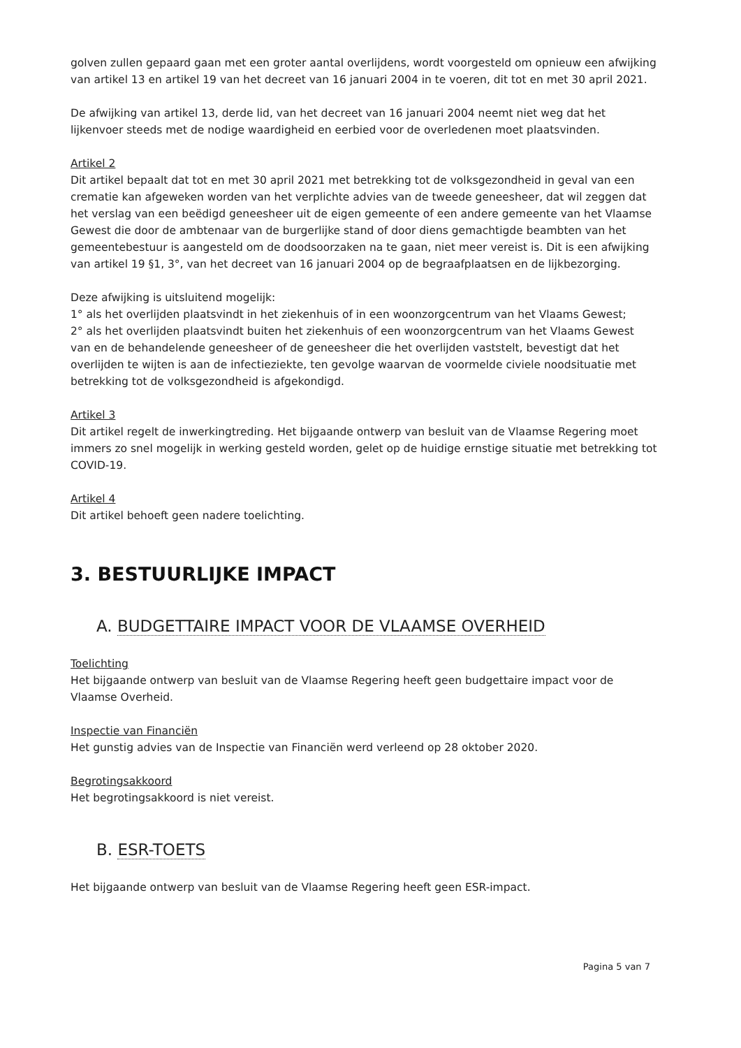golven zullen gepaard gaan met een groter aantal overlijdens, wordt voorgesteld om opnieuw een afwijking van artikel 13 en artikel 19 van het decreet van 16 januari 2004 in te voeren, dit tot en met 30 april 2021.
De afwijking van artikel 13, derde lid, van het decreet van 16 januari 2004 neemt niet weg dat het lijkenvoer steeds met de nodige waardigheid en eerbied voor de overledenen moet plaatsvinden.
Artikel 2
Dit artikel bepaalt dat tot en met 30 april 2021 met betrekking tot de volksgezondheid in geval van een crematie kan afgeweken worden van het verplichte advies van de tweede geneesheer, dat wil zeggen dat het verslag van een beëdigd geneesheer uit de eigen gemeente of een andere gemeente van het Vlaamse Gewest die door de ambtenaar van de burgerlijke stand of door diens gemachtigde beambten van het gemeentebestuur is aangesteld om de doodsoorzaken na te gaan, niet meer vereist is. Dit is een afwijking van artikel 19 §1, 3°, van het decreet van 16 januari 2004 op de begraafplaatsen en de lijkbezorging.
Deze afwijking is uitsluitend mogelijk:
1° als het overlijden plaatsvindt in het ziekenhuis of in een woonzorgcentrum van het Vlaams Gewest;
2° als het overlijden plaatsvindt buiten het ziekenhuis of een woonzorgcentrum van het Vlaams Gewest van en de behandelende geneesheer of de geneesheer die het overlijden vaststelt, bevestigt dat het overlijden te wijten is aan de infectieziekte, ten gevolge waarvan de voormelde civiele noodsituatie met betrekking tot de volksgezondheid is afgekondigd.
Artikel 3
Dit artikel regelt de inwerkingtreding. Het bijgaande ontwerp van besluit van de Vlaamse Regering moet immers zo snel mogelijk in werking gesteld worden, gelet op de huidige ernstige situatie met betrekking tot COVID-19.
Artikel 4
Dit artikel behoeft geen nadere toelichting.
3. BESTUURLIJKE IMPACT
A. BUDGETTAIRE IMPACT VOOR DE VLAAMSE OVERHEID
Toelichting
Het bijgaande ontwerp van besluit van de Vlaamse Regering heeft geen budgettaire impact voor de Vlaamse Overheid.
Inspectie van Financiën
Het gunstig advies van de Inspectie van Financiën werd verleend op 28 oktober 2020.
Begrotingsakkoord
Het begrotingsakkoord is niet vereist.
B. ESR-TOETS
Het bijgaande ontwerp van besluit van de Vlaamse Regering heeft geen ESR-impact.
Pagina 5 van 7